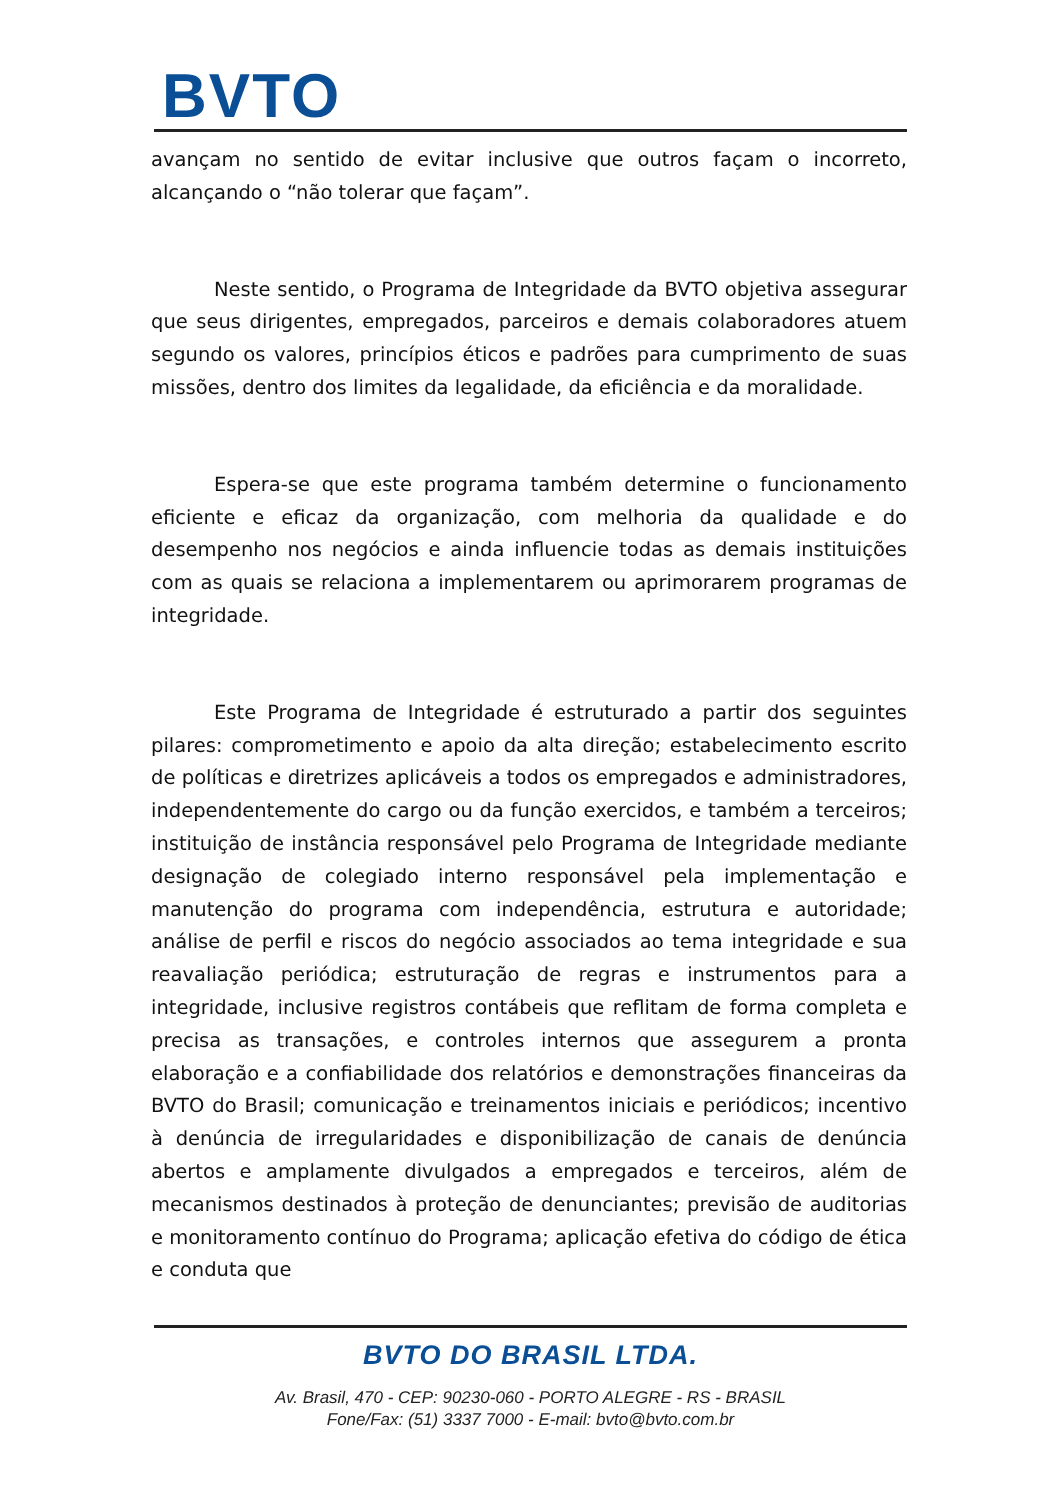BVTO
avançam no sentido de evitar inclusive que outros façam o incorreto, alcançando o “não tolerar que façam”.
Neste sentido, o Programa de Integridade da BVTO objetiva assegurar que seus dirigentes, empregados, parceiros e demais colaboradores atuem segundo os valores, princípios éticos e padrões para cumprimento de suas missões, dentro dos limites da legalidade, da eficiência e da moralidade.
Espera-se que este programa também determine o funcionamento eficiente e eficaz da organização, com melhoria da qualidade e do desempenho nos negócios e ainda influencie todas as demais instituições com as quais se relaciona a implementarem ou aprimorarem programas de integridade.
Este Programa de Integridade é estruturado a partir dos seguintes pilares: comprometimento e apoio da alta direção; estabelecimento escrito de políticas e diretrizes aplicáveis a todos os empregados e administradores, independentemente do cargo ou da função exercidos, e também a terceiros; instituição de instância responsável pelo Programa de Integridade mediante designação de colegiado interno responsável pela implementação e manutenção do programa com independência, estrutura e autoridade; análise de perfil e riscos do negócio associados ao tema integridade e sua reavaliação periódica; estruturação de regras e instrumentos para a integridade, inclusive registros contábeis que reflitam de forma completa e precisa as transações, e controles internos que assegurem a pronta elaboração e a confiabilidade dos relatórios e demonstrações financeiras da BVTO do Brasil; comunicação e treinamentos iniciais e periódicos; incentivo à denúncia de irregularidades e disponibilização de canais de denúncia abertos e amplamente divulgados a empregados e terceiros, além de mecanismos destinados à proteção de denunciantes; previsão de auditorias e monitoramento contínuo do Programa; aplicação efetiva do código de ética e conduta que
BVTO DO BRASIL LTDA.
Av. Brasil, 470 - CEP: 90230-060 - PORTO ALEGRE - RS - BRASIL
Fone/Fax: (51) 3337 7000 - E-mail: bvto@bvto.com.br